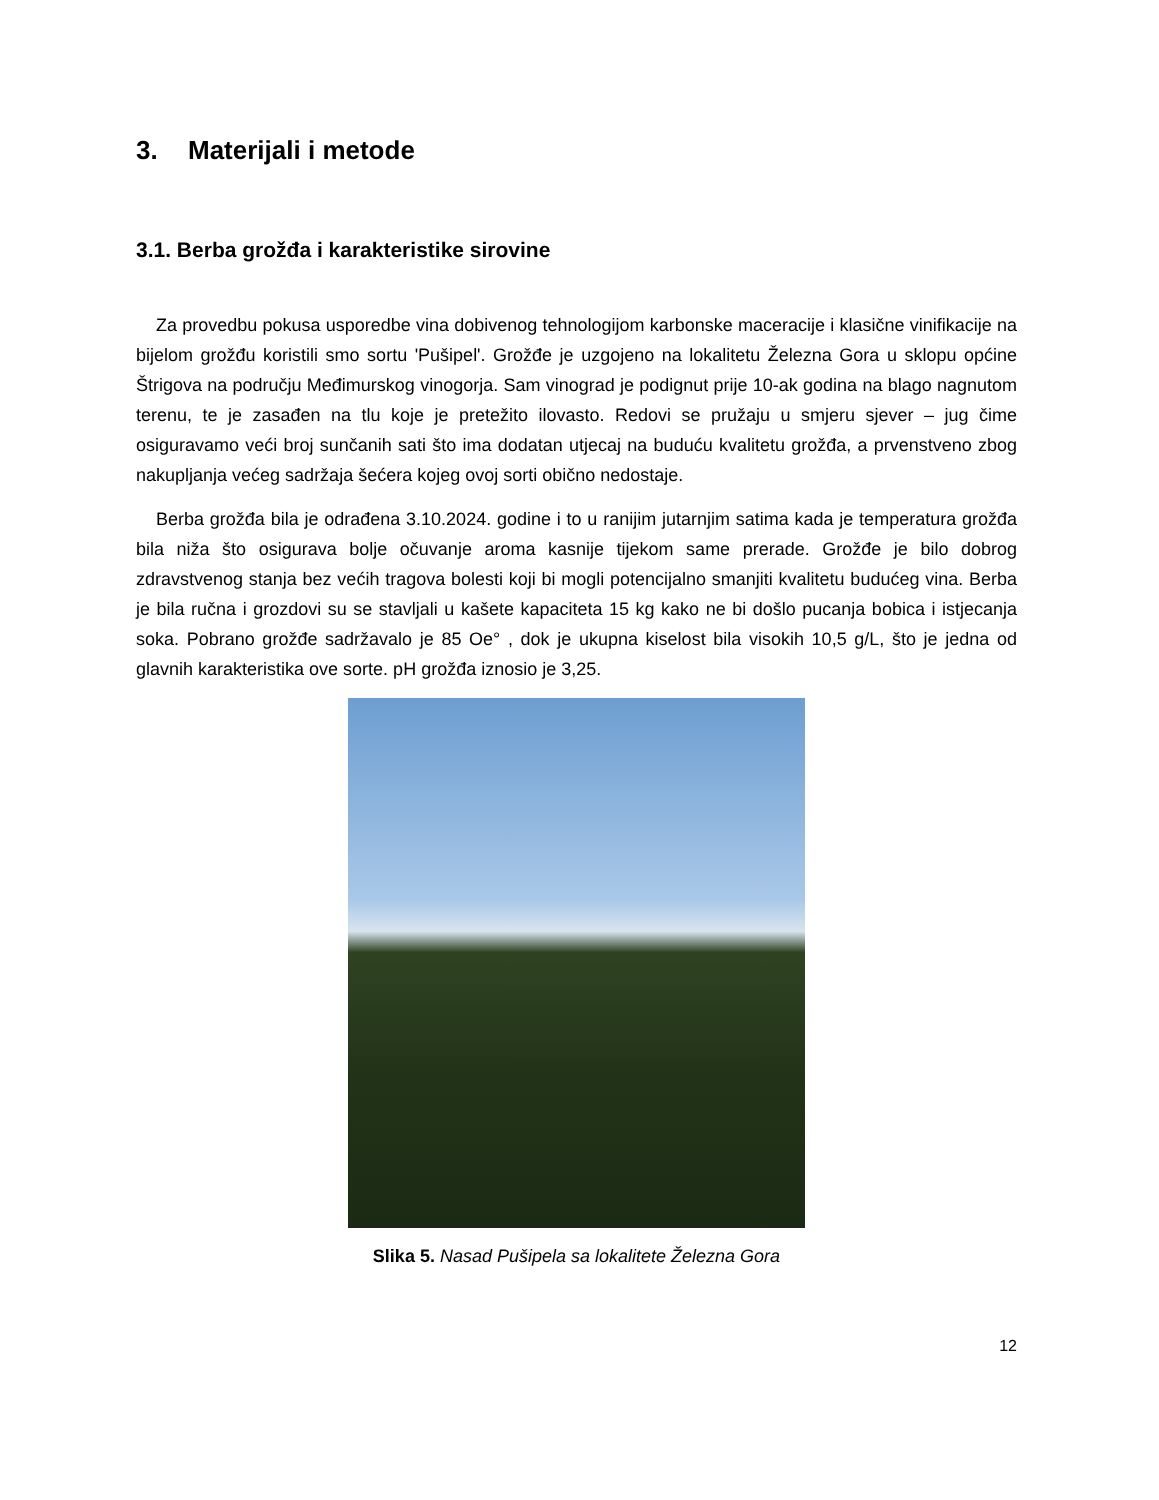3. Materijali i metode
3.1. Berba grožđa i karakteristike sirovine
Za provedbu pokusa usporedbe vina dobivenog tehnologijom karbonske maceracije i klasične vinifikacije na bijelom grožđu koristili smo sortu 'Pušipel'. Grožđe je uzgojeno na lokalitetu Železna Gora u sklopu općine Štrigova na području Međimurskog vinogorja. Sam vinograd je podignut prije 10-ak godina na blago nagnutom terenu, te je zasađen na tlu koje je pretežito ilovasto. Redovi se pružaju u smjeru sjever – jug čime osiguravamo veći broj sunčanih sati što ima dodatan utjecaj na buduću kvalitetu grožđa, a prvenstveno zbog nakupljanja većeg sadržaja šećera kojeg ovoj sorti obično nedostaje.
Berba grožđa bila je odrađena 3.10.2024. godine i to u ranijim jutarnjim satima kada je temperatura grožđa bila niža što osigurava bolje očuvanje aroma kasnije tijekom same prerade. Grožđe je bilo dobrog zdravstvenog stanja bez većih tragova bolesti koji bi mogli potencijalno smanjiti kvalitetu budućeg vina. Berba je bila ručna i grozdovi su se stavljali u kašete kapaciteta 15 kg kako ne bi došlo pucanja bobica i istjecanja soka. Pobrano grožđe sadržavalo je 85 Oe° , dok je ukupna kiselost bila visokih 10,5 g/L, što je jedna od glavnih karakteristika ove sorte. pH grožđa iznosio je 3,25.
Slika 5. Nasad Pušipela sa lokalitete Železna Gora
12